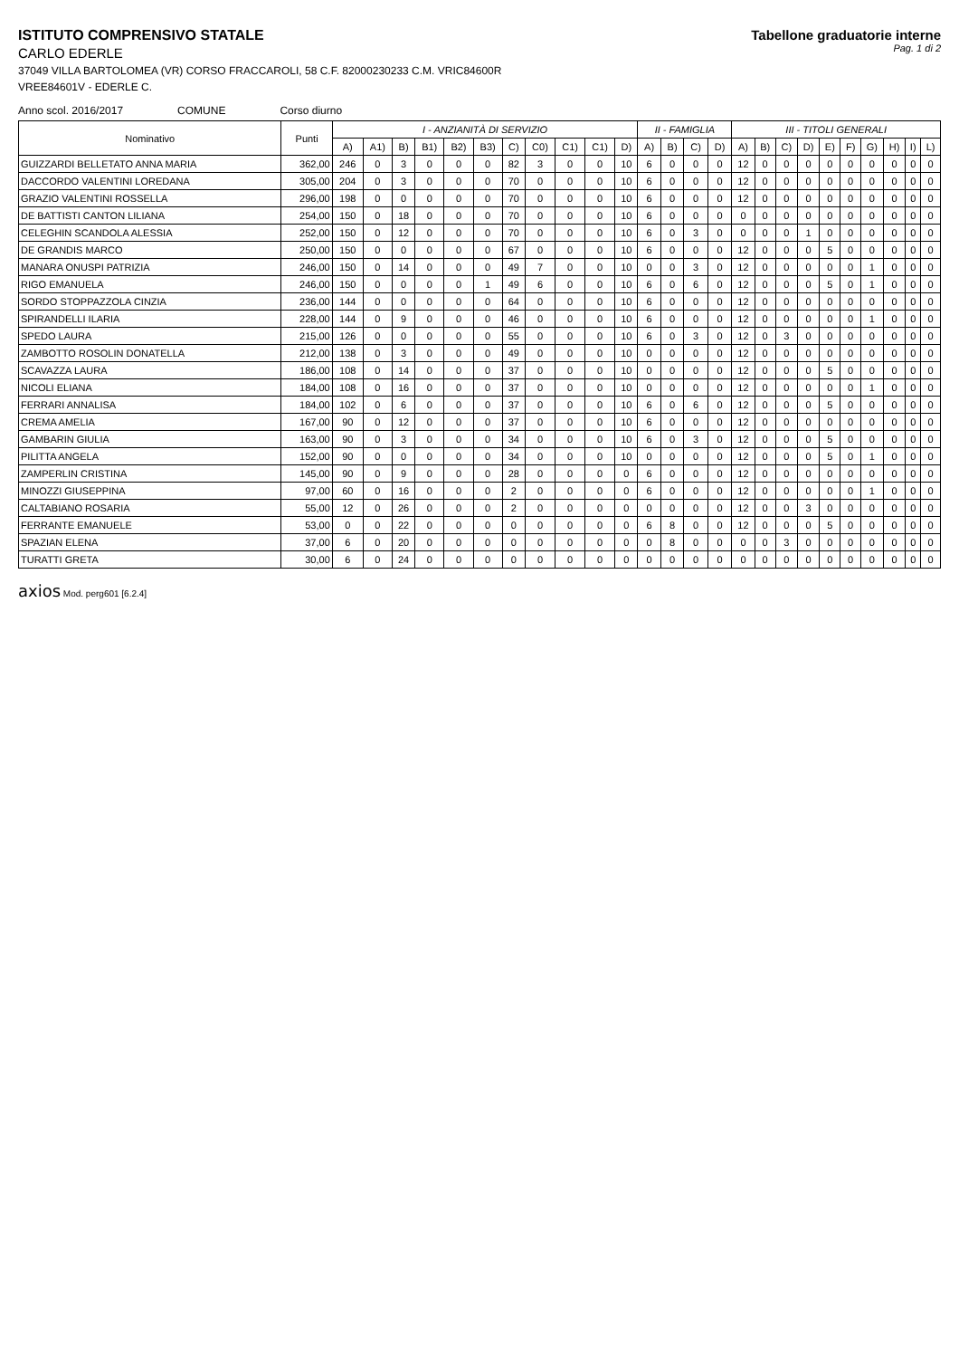ISTITUTO COMPRENSIVO STATALE
CARLO EDERLE
37049 VILLA BARTOLOMEA (VR) CORSO FRACCAROLI, 58 C.F. 82000230233 C.M. VRIC84600R
VREE84601V - EDERLE C.
Tabellone graduatorie interne
Pag. 1 di 2
Anno scol. 2016/2017 COMUNE Corso diurno
| Nominativo | Punti | I - ANZIANITÀ DI SERVIZIO | | | | | | | | | | | II - FAMIGLIA | | | | III - TITOLI GENERALI | | | | | | | | | |
| --- | --- | --- | --- | --- | --- | --- | --- | --- | --- | --- | --- | --- | --- | --- | --- | --- | --- | --- | --- | --- | --- | --- | --- | --- | --- | --- |
| | | A) | A1) | B) | B1) | B2) | B3) | C) | C0) | C1) | C1) | D) | A) | B) | C) | D) | A) | B) | C) | D) | E) | F) | G) | H) | I) | L) |
| GUIZZARDI BELLETATO ANNA MARIA | 362,00 | 246 | 0 | 3 | 0 | 0 | 0 | 82 | 3 | 0 | 0 | 10 | 6 | 0 | 0 | 0 | 12 | 0 | 0 | 0 | 0 | 0 | 0 | 0 | 0 | 0 |
| DACCORDO VALENTINI LOREDANA | 305,00 | 204 | 0 | 3 | 0 | 0 | 0 | 70 | 0 | 0 | 0 | 10 | 6 | 0 | 0 | 0 | 12 | 0 | 0 | 0 | 0 | 0 | 0 | 0 | 0 | 0 |
| GRAZIO VALENTINI ROSSELLA | 296,00 | 198 | 0 | 0 | 0 | 0 | 0 | 70 | 0 | 0 | 0 | 10 | 6 | 0 | 0 | 0 | 12 | 0 | 0 | 0 | 0 | 0 | 0 | 0 | 0 | 0 |
| DE BATTISTI CANTON LILIANA | 254,00 | 150 | 0 | 18 | 0 | 0 | 0 | 70 | 0 | 0 | 0 | 10 | 6 | 0 | 0 | 0 | 0 | 0 | 0 | 0 | 0 | 0 | 0 | 0 | 0 | 0 |
| CELEGHIN SCANDOLA ALESSIA | 252,00 | 150 | 0 | 12 | 0 | 0 | 0 | 70 | 0 | 0 | 0 | 10 | 6 | 0 | 3 | 0 | 0 | 0 | 0 | 1 | 0 | 0 | 0 | 0 | 0 | 0 |
| DE GRANDIS MARCO | 250,00 | 150 | 0 | 0 | 0 | 0 | 0 | 67 | 0 | 0 | 0 | 10 | 6 | 0 | 0 | 0 | 12 | 0 | 0 | 0 | 5 | 0 | 0 | 0 | 0 | 0 |
| MANARA ONUSPI PATRIZIA | 246,00 | 150 | 0 | 14 | 0 | 0 | 0 | 49 | 7 | 0 | 0 | 10 | 0 | 0 | 3 | 0 | 12 | 0 | 0 | 0 | 0 | 0 | 1 | 0 | 0 | 0 |
| RIGO EMANUELA | 246,00 | 150 | 0 | 0 | 0 | 0 | 1 | 49 | 6 | 0 | 0 | 10 | 6 | 0 | 6 | 0 | 12 | 0 | 0 | 0 | 5 | 0 | 1 | 0 | 0 | 0 |
| SORDO STOPPAZZOLA CINZIA | 236,00 | 144 | 0 | 0 | 0 | 0 | 0 | 64 | 0 | 0 | 0 | 10 | 6 | 0 | 0 | 0 | 12 | 0 | 0 | 0 | 0 | 0 | 0 | 0 | 0 | 0 |
| SPIRANDELLI ILARIA | 228,00 | 144 | 0 | 9 | 0 | 0 | 0 | 46 | 0 | 0 | 0 | 10 | 6 | 0 | 0 | 0 | 12 | 0 | 0 | 0 | 0 | 0 | 1 | 0 | 0 | 0 |
| SPEDO LAURA | 215,00 | 126 | 0 | 0 | 0 | 0 | 0 | 55 | 0 | 0 | 0 | 10 | 6 | 0 | 3 | 0 | 12 | 0 | 3 | 0 | 0 | 0 | 0 | 0 | 0 | 0 |
| ZAMBOTTO ROSOLIN DONATELLA | 212,00 | 138 | 0 | 3 | 0 | 0 | 0 | 49 | 0 | 0 | 0 | 10 | 0 | 0 | 0 | 0 | 12 | 0 | 0 | 0 | 0 | 0 | 0 | 0 | 0 | 0 |
| SCAVAZZA LAURA | 186,00 | 108 | 0 | 14 | 0 | 0 | 0 | 37 | 0 | 0 | 0 | 10 | 0 | 0 | 0 | 0 | 12 | 0 | 0 | 0 | 5 | 0 | 0 | 0 | 0 | 0 |
| NICOLI ELIANA | 184,00 | 108 | 0 | 16 | 0 | 0 | 0 | 37 | 0 | 0 | 0 | 10 | 0 | 0 | 0 | 0 | 12 | 0 | 0 | 0 | 0 | 0 | 1 | 0 | 0 | 0 |
| FERRARI ANNALISA | 184,00 | 102 | 0 | 6 | 0 | 0 | 0 | 37 | 0 | 0 | 0 | 10 | 6 | 0 | 6 | 0 | 12 | 0 | 0 | 0 | 5 | 0 | 0 | 0 | 0 | 0 |
| CREMA AMELIA | 167,00 | 90 | 0 | 12 | 0 | 0 | 0 | 37 | 0 | 0 | 0 | 10 | 6 | 0 | 0 | 0 | 12 | 0 | 0 | 0 | 0 | 0 | 0 | 0 | 0 | 0 |
| GAMBARIN GIULIA | 163,00 | 90 | 0 | 3 | 0 | 0 | 0 | 34 | 0 | 0 | 0 | 10 | 6 | 0 | 3 | 0 | 12 | 0 | 0 | 0 | 5 | 0 | 0 | 0 | 0 | 0 |
| PILITTA ANGELA | 152,00 | 90 | 0 | 0 | 0 | 0 | 0 | 34 | 0 | 0 | 0 | 10 | 0 | 0 | 0 | 0 | 12 | 0 | 0 | 0 | 5 | 0 | 1 | 0 | 0 | 0 |
| ZAMPERLIN CRISTINA | 145,00 | 90 | 0 | 9 | 0 | 0 | 0 | 28 | 0 | 0 | 0 | 0 | 6 | 0 | 0 | 0 | 12 | 0 | 0 | 0 | 0 | 0 | 0 | 0 | 0 | 0 |
| MINOZZI GIUSEPPINA | 97,00 | 60 | 0 | 16 | 0 | 0 | 0 | 2 | 0 | 0 | 0 | 0 | 6 | 0 | 0 | 0 | 12 | 0 | 0 | 0 | 0 | 0 | 1 | 0 | 0 | 0 |
| CALTABIANO ROSARIA | 55,00 | 12 | 0 | 26 | 0 | 0 | 0 | 2 | 0 | 0 | 0 | 0 | 0 | 0 | 0 | 0 | 12 | 0 | 0 | 3 | 0 | 0 | 0 | 0 | 0 | 0 |
| FERRANTE EMANUELE | 53,00 | 0 | 0 | 22 | 0 | 0 | 0 | 0 | 0 | 0 | 0 | 0 | 6 | 8 | 0 | 0 | 12 | 0 | 0 | 0 | 5 | 0 | 0 | 0 | 0 | 0 |
| SPAZIAN ELENA | 37,00 | 6 | 0 | 20 | 0 | 0 | 0 | 0 | 0 | 0 | 0 | 0 | 0 | 8 | 0 | 0 | 0 | 0 | 3 | 0 | 0 | 0 | 0 | 0 | 0 | 0 |
| TURATTI GRETA | 30,00 | 6 | 0 | 24 | 0 | 0 | 0 | 0 | 0 | 0 | 0 | 0 | 0 | 0 | 0 | 0 | 0 | 0 | 0 | 0 | 0 | 0 | 0 | 0 | 0 | 0 |
axios Mod. perg601 [6.2.4]